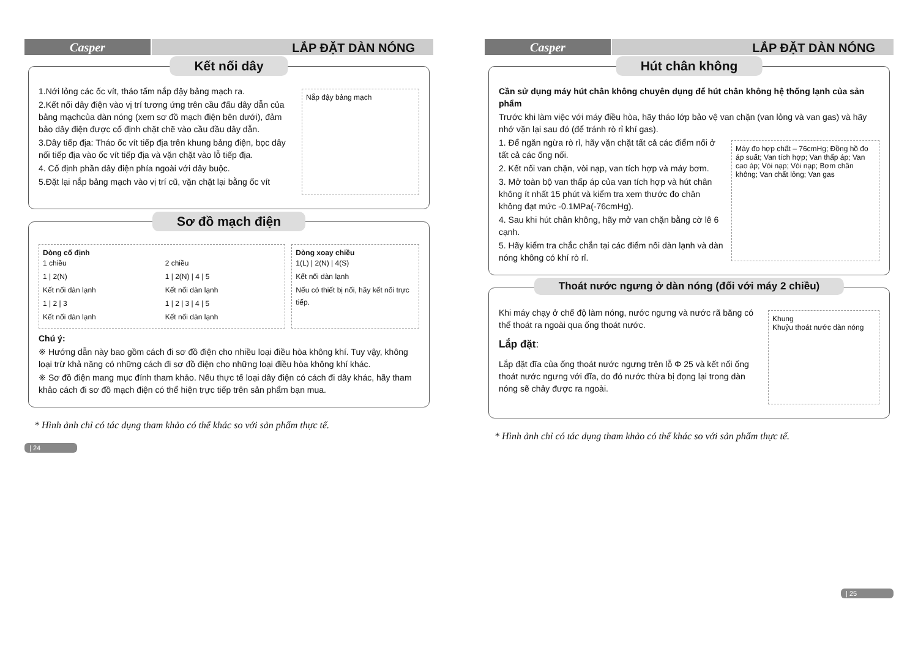Casper
LẮP ĐẶT DÀN NÓNG
Kết nối dây
1.Nới lỏng các ốc vít, tháo tấm nắp đậy bảng mạch ra.
2.Kết nối dây điện vào vị trí tương ứng trên cầu đấu dây dẫn của bảng mạchcủa dàn nóng (xem sơ đồ mạch điện bên dưới), đảm bảo dây điện được cố định chặt chẽ vào cầu đầu dây dẫn.
3.Dây tiếp địa: Tháo ốc vít tiếp địa trên khung bảng điện, bọc dây nối tiếp địa vào ốc vít tiếp địa và vặn chặt vào lỗ tiếp địa.
4. Cố định phần dây điện phía ngoài với dây buộc.
5.Đặt lại nắp bảng mạch vào vị trí cũ, vặn chặt lại bằng ốc vít
Nắp đậy bảng mạch
Sơ đồ mạch điện
Dòng cố định
1 chiều
1 | 2(N)
Kết nối dàn lạnh
1 | 2 | 3
Kết nối dàn lạnh
2 chiều
1 | 2(N) | 4 | 5
Kết nối dàn lạnh
1 | 2 | 3 | 4 | 5
Kết nối dàn lạnh
Dòng xoay chiều
1(L) | 2(N) | 4(S)
Kết nối dàn lạnh
Nếu có thiết bị nối, hãy kết nối trực tiếp.
Chú ý:
※ Hướng dẫn này bao gồm cách đi sơ đồ điện cho nhiều loại điều hòa không khí. Tuy vậy, không loại trừ khả năng có những cách đi sơ đồ điện cho những loại điều hòa không khí khác.
※ Sơ đồ điện mang mục đính tham khảo. Nếu thực tế loại dây điện có cách đi dây khác, hãy tham khảo cách đi sơ đồ mạch điện có thể hiện trực tiếp trên sản phẩm bạn mua.
* Hình ảnh chỉ có tác dụng tham khảo có thể khác so với sản phẩm thực tế.
| 24
Casper
LẮP ĐẶT DÀN NÓNG
Hút chân không
Cần sử dụng máy hút chân không chuyên dụng để hút chân không hệ thống lạnh của sản phẩm
Trước khi làm việc với máy điều hòa, hãy tháo lớp bảo vệ van chặn (van lỏng và van gas) và hãy nhớ vặn lại sau đó (để tránh rò rỉ khí gas).
1. Để ngăn ngừa rò rỉ, hãy vặn chặt tất cả các điểm nối ở tất cả các ống nối.
2. Kết nối van chặn, vòi nạp, van tích hợp và máy bơm.
3. Mở toàn bộ van thấp áp của van tích hợp và hút chân không ít nhất 15 phút và kiểm tra xem thước đo chân không đạt mức -0.1MPa(-76cmHg).
4. Sau khi hút chân không, hãy mở van chặn bằng cờ lê 6 cạnh.
5. Hãy kiểm tra chắc chắn tại các điểm nối dàn lạnh và dàn nóng không có khí rò rỉ.
Máy đo hợp chất – 76cmHg; Đồng hồ đo áp suất; Van tích hợp; Van thấp áp; Van cao áp; Vòi nạp; Vòi nạp; Bơm chân không; Van chất lỏng; Van gas
Thoát nước ngưng ở dàn nóng (đối với máy 2 chiều)
Khi máy chạy ở chế độ làm nóng, nước ngưng và nước rã băng có thể thoát ra ngoài qua ống thoát nước.
Lắp đặt:
Lắp đặt đĩa của ống thoát nước ngưng trên lỗ Φ 25 và kết nối ống thoát nước ngưng với đĩa, do đó nước thừa bị đọng lại trong dàn nóng sẽ chảy được ra ngoài.
Khung
Khuỷu thoát nước dàn nóng
* Hình ảnh chỉ có tác dụng tham khảo có thể khác so với sản phẩm thực tế.
| 25